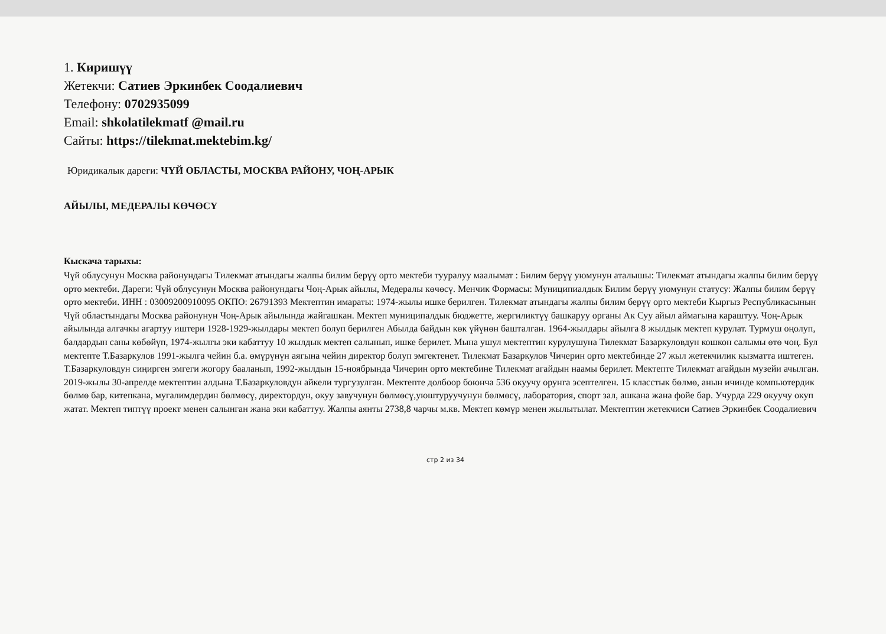1. Киришүү
Жетекчи: Сатиев Эркинбек Соодалиевич
Телефону: 0702935099
Email: shkolatilekmatf @mail.ru
Сайты: https://tilekmat.mektebim.kg/
Юридикалык дареги: ЧҮЙ ОБЛАСТЫ, МОСКВА РАЙОНУ, ЧОҢ-АРЫК
АЙЫЛЫ, МЕДЕРАЛЫ КӨЧӨСҮ
Кыскача тарыхы:
Чүй облусунун Москва районундагы Тилекмат атындагы жалпы билим берүү орто мектеби тууралуу маалымат : Билим берүү уюмунун аталышы: Тилекмат атындагы жалпы билим берүү орто мектеби. Дареги: Чүй облусунун Москва районундагы Чоң-Арык айылы, Медералы көчөсү. Менчик Формасы: Муниципиалдык Билим берүү уюмунун статусу: Жалпы билим берүү орто мектеби. ИНН : 03009200910095 ОКПО: 26791393 Мектептин имараты: 1974-жылы ишке берилген. Тилекмат атындагы жалпы билим берүү орто мектеби Кыргыз Республикасынын Чүй областындагы Москва районунун Чоң-Арык айылында жайгашкан. Мектеп муниципалдык бюджетте, жергиликтүү башкаруу органы Ак Суу айыл аймагына караштуу. Чоң-Арык айылында алгачкы агартуу иштери 1928-1929-жылдары мектеп болуп берилген Абылда байдын көк үйүнөн башталган. 1964-жылдары айылга 8 жылдык мектеп курулат. Турмуш оңолуп, балдардын саны көбөйүп, 1974-жылгы эки кабаттуу 10 жылдык мектеп салынып, ишке берилет. Мына ушул мектептин курулушуна Тилекмат Базаркуловдун кошкон салымы өтө чоң. Бул мектепте Т.Базаркулов 1991-жылга чейин б.а. өмүрүнүн аягына чейин директор болуп эмгектенет. Тилекмат Базаркулов Чичерин орто мектебинде 27 жыл жетекчилик кызматта иштеген. Т.Базаркуловдун сиңирген эмгеги жогору бааланып, 1992-жылдын 15-ноябрында Чичерин орто мектебине Тилекмат агайдын наамы берилет. Мектепте Тилекмат агайдын музейи ачылган. 2019-жылы 30-апрелде мектептин алдына Т.Базаркуловдун айкели тургузулган. Мектепте долбоор боюнча 536 окуучу орунга эсептелген. 15 класстык бөлмө, анын ичинде компьютердик бөлмө бар, китепкана, мугалимдердин бөлмөсү, директордун, окуу завучунун бөлмөсү,уюштуруучунун бөлмөсү, лаборатория, спорт зал, ашкана жана фойе бар. Учурда 229 окуучу окуп жатат. Мектеп типтүү проект менен салынган жана эки кабаттуу. Жалпы аянты 2738,8 чарчы м.кв. Мектеп көмүр менен жылытылат. Мектептин жетекчиси Сатиев Эркинбек Соодалиевич
стр 2 из 34